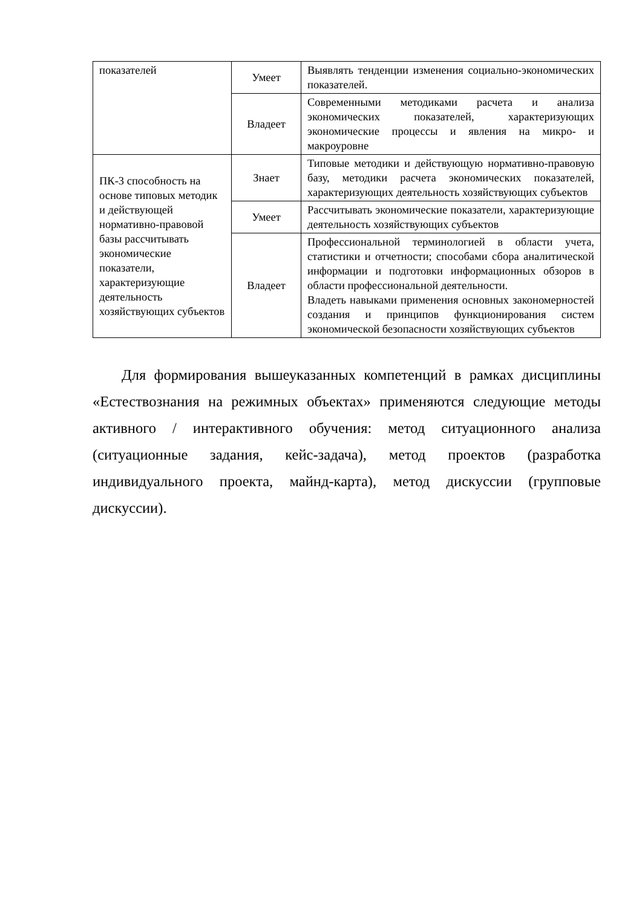| показателей | Умеет | Выявлять тенденции изменения социально-экономических показателей. |
| | Владеет | Современными методиками расчета и анализа экономических показателей, характеризующих экономические процессы и явления на микро- и макроуровне |
| ПК-3 способность на основе типовых методик и действующей нормативно-правовой базы рассчитывать экономические показатели, характеризующие деятельность хозяйствующих субъектов | Знает | Типовые методики и действующую нормативно-правовую базу, методики расчета экономических показателей, характеризующих деятельность хозяйствующих субъектов |
| | Умеет | Рассчитывать экономические показатели, характеризующие деятельность хозяйствующих субъектов |
| | Владеет | Профессиональной терминологией в области учета, статистики и отчетности; способами сбора аналитической информации и подготовки информационных обзоров в области профессиональной деятельности. Владеть навыками применения основных закономерностей создания и принципов функционирования систем экономической безопасности хозяйствующих субъектов |
Для формирования вышеуказанных компетенций в рамках дисциплины «Естествознания на режимных объектах» применяются следующие методы активного / интерактивного обучения: метод ситуационного анализа (ситуационные задания, кейс-задача), метод проектов (разработка индивидуального проекта, майнд-карта), метод дискуссии (групповые дискуссии).